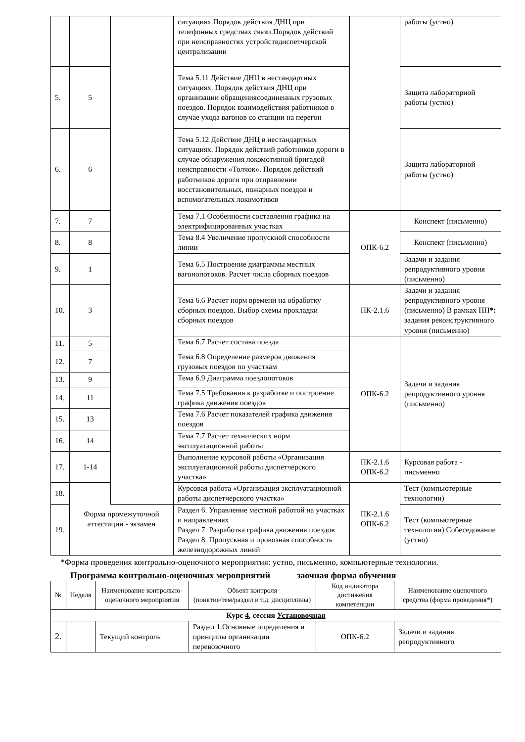| | | | ситуациях.Порядок действия ДНЦ при телефонных средствах связи.Порядок действий при неисправностях устройствдиспетчерской централизации | | работы (устно) |
| 5. | 5 | | Тема 5.11 Действие ДНЦ в нестандартных ситуациях. Порядок действия ДНЦ при организации обращениясоединенных грузовых поездов. Порядок взаимодействия работников в случае ухода вагонов со станции на перегон | | Защита лабораторной работы (устно) |
| 6. | 6 | | Тема 5.12 Действие ДНЦ в нестандартных ситуациях. Порядок действий работников дороги в случае обнаружения локомотивной бригадой неисправности «Толчок». Порядок действий работников дороги при отправлении восстановительных, пожарных поездов и вспомогательных локомотивов | | Защита лабораторной работы (устно) |
| 7. | 7 | | Тема 7.1 Особенности составления графика на электрифицированных участках | ОПК-6.2 | Конспект (письменно) |
| 8. | 8 | | Тема 8.4 Увеличение пропускной способности линии | | Конспект (письменно) |
| 9. | 1 | | Тема 6.5 Построение диаграммы местных вагонопотоков. Расчет числа сборных поездов | | Задачи и задания репродуктивного уровня (письменно) |
| 10. | 3 | | Тема 6.6 Расчет норм времени на обработку сборных поездов. Выбор схемы прокладки сборных поездов | ПК-2.1.6 | Задачи и задания репродуктивного уровня (письменно) В рамках ПП *: задания реконструктивного уровня (письменно) |
| 11. | 5 | | Тема 6.7 Расчет состава поезда | ОПК-6.2 | Задачи и задания репродуктивного уровня (письменно) |
| 12. | 7 | | Тема 6.8 Определение размеров движения грузовых поездов по участкам | | |
| 13. | 9 | | Тема 6.9 Диаграмма поездопотоков | | |
| 14. | 11 | | Тема 7.5 Требования к разработке и построение графика движения поездов | | |
| 15. | 13 | | Тема 7.6 Расчет показателей графика движения поездов | | |
| 16. | 14 | | Тема 7.7 Расчет технических норм эксплуатационной работы | | |
| 17. | 1-14 | | Выполнение курсовой работы «Организация эксплуатационной работы диспетчерского участка» | ПК-2.1.6 ОПК-6.2 | Курсовая работа - письменно |
| 18. | Форма промежуточной аттестации - экзамен | | Курсовая работа «Организация эксплуатационной работы диспетчерского участка» | ПК-2.1.6 ОПК-6.2 | Тест (компьютерные технологии) |
| 19. | | | Раздел 6. Управление местной работой на участках и направлениях Раздел 7. Разработка графика движения поездов Раздел 8. Пропускная и провозная способность железнодорожных линий | | Тест (компьютерные технологии) Собеседование (устно) |
*Форма проведения контрольно-оценочного мероприятия: устно, письменно, компьютерные технологии.
Программа контрольно-оценочных мероприятий заочная форма обучения
| № | Неделя | Наименование контрольно-оценочного мероприятия | Объект контроля (понятие/тем/раздел и т.д. дисциплины) | Код индикатора достижения компетенции | Наименование оценочного средства (форма проведения*) |
| --- | --- | --- | --- | --- | --- |
| Курс 4 , сессия Установочная | | | | | |
| 2. | | Текущий контроль | Раздел 1.Основные определения и принципы организации перевозочного | ОПК-6.2 | Задачи и задания репродуктивного |